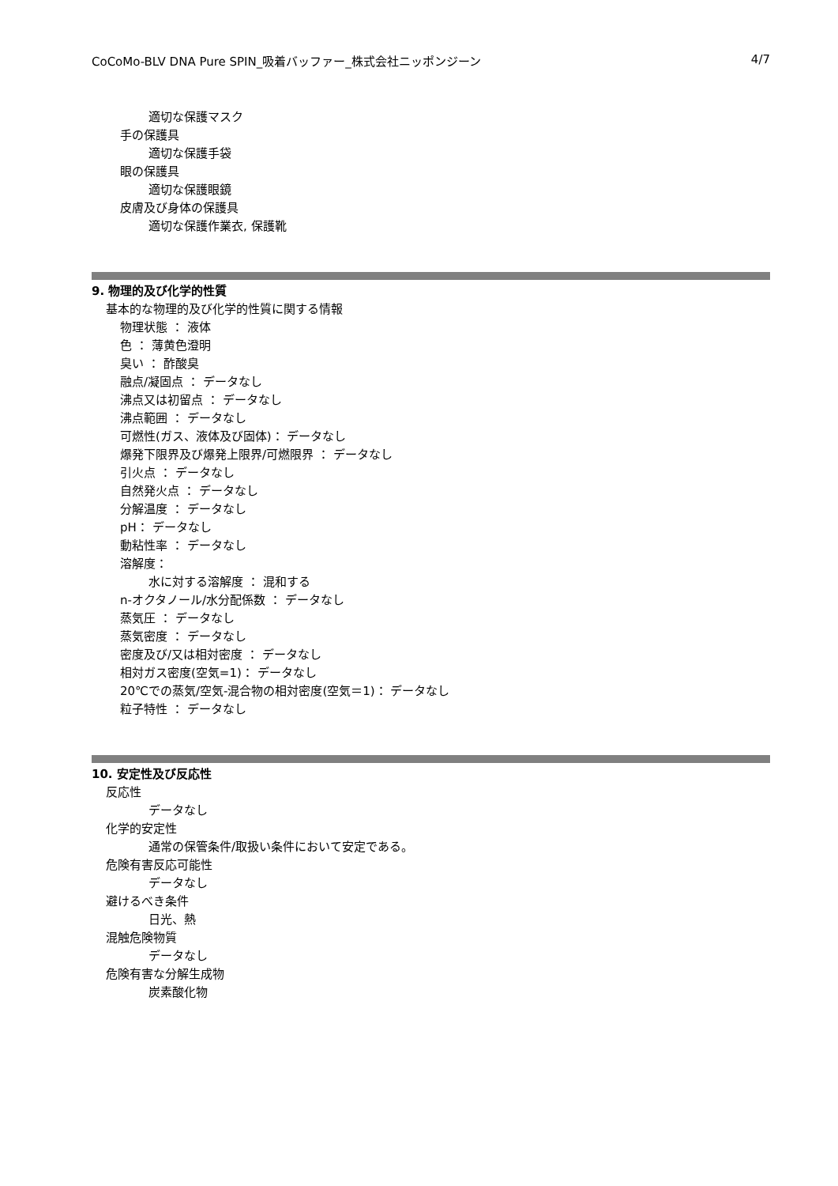CoCoMo-BLV DNA Pure SPIN_吸着バッファー_株式会社ニッポンジーン 4/7
適切な保護マスク
手の保護具
適切な保護手袋
眼の保護具
適切な保護眼鏡
皮膚及び身体の保護具
適切な保護作業衣, 保護靴
9. 物理的及び化学的性質
基本的な物理的及び化学的性質に関する情報
物理状態 ： 液体
色 ： 薄黄色澄明
臭い ： 酢酸臭
融点/凝固点 ： データなし
沸点又は初留点 ： データなし
沸点範囲 ： データなし
可燃性(ガス、液体及び固体)： データなし
爆発下限界及び爆発上限界/可燃限界 ： データなし
引火点 ： データなし
自然発火点 ： データなし
分解温度 ： データなし
pH： データなし
動粘性率 ： データなし
溶解度：
水に対する溶解度 ： 混和する
n-オクタノール/水分配係数 ： データなし
蒸気圧 ： データなし
蒸気密度 ： データなし
密度及び/又は相対密度 ： データなし
相対ガス密度(空気=1)： データなし
20℃での蒸気/空気-混合物の相対密度(空気＝1)： データなし
粒子特性 ： データなし
10. 安定性及び反応性
反応性
データなし
化学的安定性
通常の保管条件/取扱い条件において安定である。
危険有害反応可能性
データなし
避けるべき条件
日光、熱
混触危険物質
データなし
危険有害な分解生成物
炭素酸化物